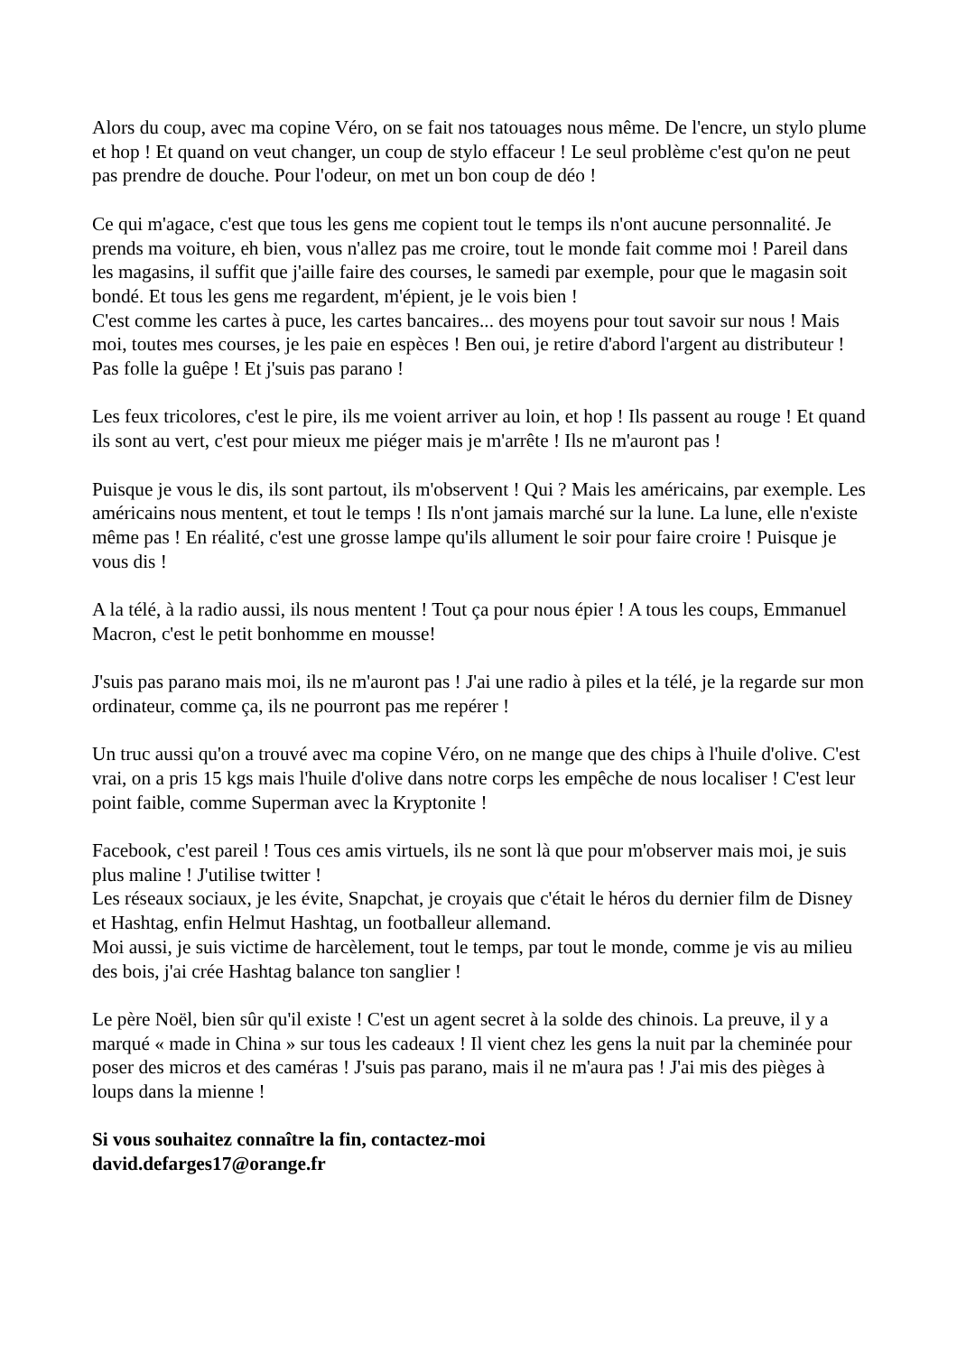Alors du coup, avec ma copine Véro, on se fait nos tatouages nous même. De l'encre, un stylo plume et hop ! Et quand on veut changer, un coup de stylo effaceur ! Le seul problème c'est qu'on ne peut pas prendre de douche. Pour l'odeur, on met un bon coup de déo !
Ce qui m'agace, c'est que tous les gens me copient tout le temps ils n'ont aucune personnalité. Je prends ma voiture, eh bien, vous n'allez pas me croire, tout le monde fait comme moi ! Pareil dans les magasins, il suffit que j'aille faire des courses, le samedi par exemple, pour que le magasin soit bondé. Et tous les gens me regardent, m'épient, je le vois bien !
C'est comme les cartes à puce, les cartes bancaires... des moyens pour tout savoir sur nous ! Mais moi, toutes mes courses, je les paie en espèces ! Ben oui, je retire d'abord l'argent au distributeur ! Pas folle la guêpe ! Et j'suis pas parano !
Les feux tricolores, c'est le pire, ils me voient arriver au loin, et hop ! Ils passent au rouge ! Et quand ils sont au vert, c'est pour mieux me piéger mais je m'arrête ! Ils ne m'auront pas !
Puisque je vous le dis, ils sont partout, ils m'observent ! Qui ? Mais les américains, par exemple. Les américains nous mentent, et tout le temps ! Ils n'ont jamais marché sur la lune. La lune, elle n'existe même pas ! En réalité, c'est une grosse lampe qu'ils allument le soir pour faire croire ! Puisque je vous dis !
A la télé, à la radio aussi, ils nous mentent ! Tout ça pour nous épier ! A tous les coups, Emmanuel Macron, c'est le petit bonhomme en mousse!
J'suis pas parano mais moi, ils ne m'auront pas ! J'ai une radio à piles et la télé, je la regarde sur mon ordinateur, comme ça, ils ne pourront pas me repérer !
Un truc aussi qu'on a trouvé avec ma copine Véro, on ne mange que des chips à l'huile d'olive. C'est vrai, on a pris 15 kgs mais l'huile d'olive dans notre corps les empêche de nous localiser ! C'est leur point faible, comme Superman avec la Kryptonite !
Facebook, c'est pareil ! Tous ces amis virtuels, ils ne sont là que pour m'observer mais moi, je suis plus maline ! J'utilise twitter !
Les réseaux sociaux, je les évite, Snapchat, je croyais que c'était le héros du dernier film de Disney et Hashtag, enfin Helmut Hashtag, un footballeur allemand.
Moi aussi, je suis victime de harcèlement, tout le temps, par tout le monde, comme je vis au milieu des bois, j'ai crée Hashtag balance ton sanglier !
Le père Noël, bien sûr qu'il existe ! C'est un agent secret à la solde des chinois. La preuve, il y a marqué « made in China » sur tous les cadeaux ! Il vient chez les gens la nuit par la cheminée pour poser des micros et des caméras ! J'suis pas parano, mais il ne m'aura pas ! J'ai mis des pièges à loups dans la mienne !
Si vous souhaitez connaître la fin, contactez-moi
david.defarges17@orange.fr